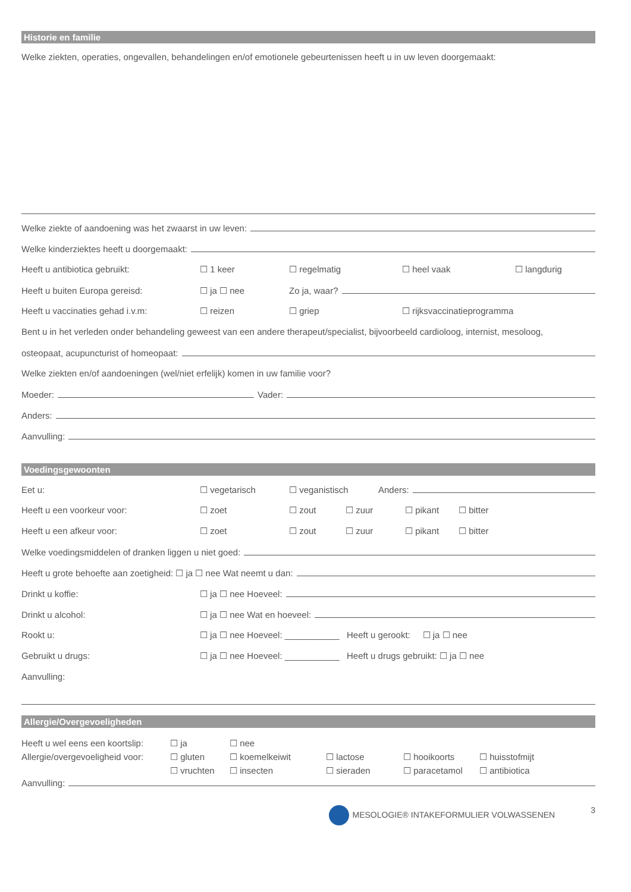Historie en familie
Welke ziekten, operaties, ongevallen, behandelingen en/of emotionele gebeurtenissen heeft u in uw leven doorgemaakt:
Welke ziekte of aandoening was het zwaarst in uw leven:
Welke kinderziektes heeft u doorgemaakt:
Heeft u antibiotica gebruikt: ☐ 1 keer ☐ regelmatig ☐ heel vaak ☐ langdurig
Heeft u buiten Europa gereisd: ☐ ja ☐ nee Zo ja, waar?
Heeft u vaccinaties gehad i.v.m: ☐ reizen ☐ griep ☐ rijksvaccinatieprogramma
Bent u in het verleden onder behandeling geweest van een andere therapeut/specialist, bijvoorbeeld cardioloog, internist, mesoloog,
osteopaat, acupuncturist of homeopaat:
Welke ziekten en/of aandoeningen (wel/niet erfelijk) komen in uw familie voor?
Moeder: Vader:
Anders:
Aanvulling:
Voedingsgewoonten
Eet u: ☐ vegetarisch ☐ veganistisch Anders:
Heeft u een voorkeur voor: ☐ zoet ☐ zout ☐ zuur ☐ pikant ☐ bitter
Heeft u een afkeur voor: ☐ zoet ☐ zout ☐ zuur ☐ pikant ☐ bitter
Welke voedingsmiddelen of dranken liggen u niet goed:
Heeft u grote behoefte aan zoetigheid: ☐ ja ☐ nee Wat neemt u dan:
Drinkt u koffie: ☐ ja ☐ nee Hoeveel:
Drinkt u alcohol: ☐ ja ☐ nee Wat en hoeveel:
Rookt u: ☐ ja ☐ nee Hoeveel: ___________ Heeft u gerookt: ☐ ja ☐ nee
Gebruikt u drugs: ☐ ja ☐ nee Hoeveel: ___________ Heeft u drugs gebruikt: ☐ ja ☐ nee
Aanvulling:
Allergie/Overgevoeligheden
Heeft u wel eens een koortslip: ☐ ja ☐ nee Allergie/overgevoeligheid voor: ☐ gluten ☐ koemelkeiwit ☐ lactose ☐ hooikoorts ☐ huisstofmijt ☐ vruchten ☐ insecten ☐ sieraden ☐ paracetamol ☐ antibiotica
Aanvulling:
MESOLOGIE® INTAKEFORMULIER VOLWASSENEN 3